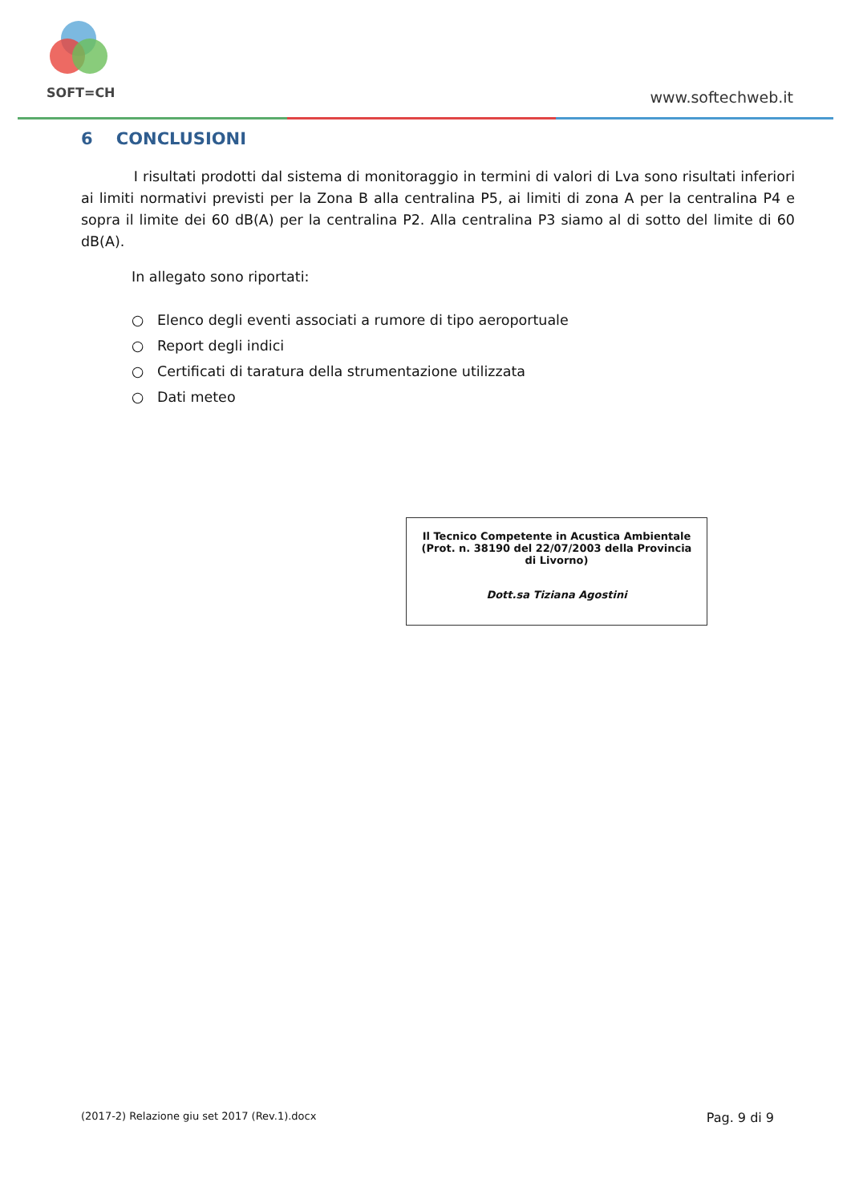SOFT=CH www.softechweb.it
6 CONCLUSIONI
I risultati prodotti dal sistema di monitoraggio in termini di valori di Lva sono risultati inferiori ai limiti normativi previsti per la Zona B alla centralina P5, ai limiti di zona A per la centralina P4 e sopra il limite dei 60 dB(A) per la centralina P2. Alla centralina P3 siamo al di sotto del limite di 60 dB(A).
In allegato sono riportati:
○ Elenco degli eventi associati a rumore di tipo aeroportuale
○ Report degli indici
○ Certificati di taratura della strumentazione utilizzata
○ Dati meteo
Il Tecnico Competente in Acustica Ambientale
(Prot. n. 38190 del 22/07/2003 della Provincia
di Livorno)
Dott.sa Tiziana Agostini
(2017-2) Relazione giu set 2017 (Rev.1).docx Pag. 9 di 9